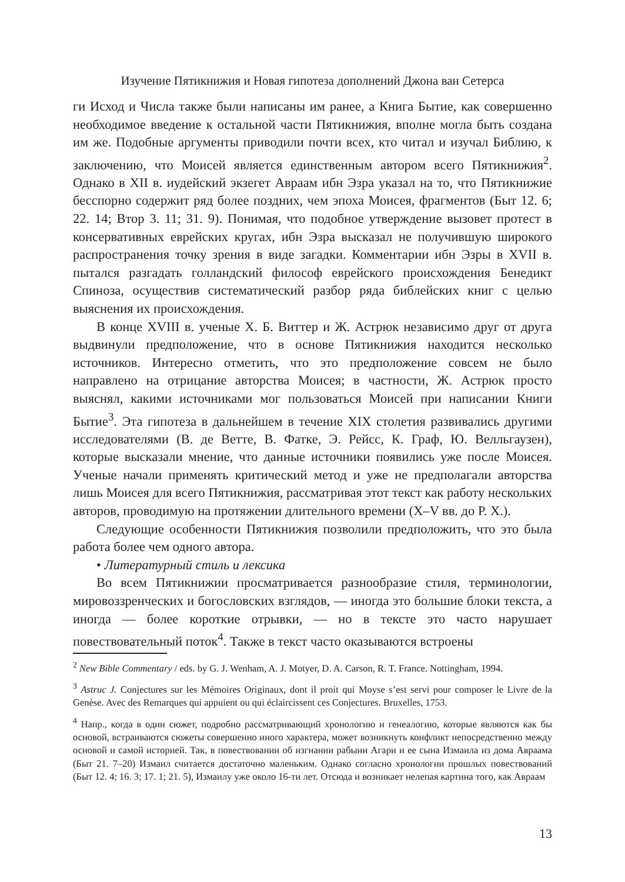Изучение Пятикнижия и Новая гипотеза дополнений Джона ван Сетерса
ги Исход и Числа также были написаны им ранее, а Книга Бытие, как совершенно необходимое введение к остальной части Пятикнижия, вполне могла быть создана им же. Подобные аргументы приводили почти всех, кто читал и изучал Библию, к заключению, что Моисей является единственным автором всего Пятикнижия<sup>2</sup>. Однако в XII в. иудейский экзегет Авраам ибн Эзра указал на то, что Пятикнижие бесспорно содержит ряд более поздних, чем эпоха Моисея, фрагментов (Быт 12. 6; 22. 14; Втор 3. 11; 31. 9). Понимая, что подобное утверждение вызовет протест в консервативных еврейских кругах, ибн Эзра высказал не получившую широкого распространения точку зрения в виде загадки. Комментарии ибн Эзры в XVII в. пытался разгадать голландский философ еврейского происхождения Бенедикт Спиноза, осуществив систематический разбор ряда библейских книг с целью выяснения их происхождения.
В конце XVIII в. ученые Х. Б. Виттер и Ж. Астрюк независимо друг от друга выдвинули предположение, что в основе Пятикнижия находится несколько источников. Интересно отметить, что это предположение совсем не было направлено на отрицание авторства Моисея; в частности, Ж. Астрюк просто выяснял, какими источниками мог пользоваться Моисей при написании Книги Бытие<sup>3</sup>. Эта гипотеза в дальнейшем в течение XIX столетия развивались другими исследователями (В. де Ветте, В. Фатке, Э. Рейсс, К. Граф, Ю. Велльгаузен), которые высказали мнение, что данные источники появились уже после Моисея. Ученые начали применять критический метод и уже не предполагали авторства лишь Моисея для всего Пятикнижия, рассматривая этот текст как работу нескольких авторов, проводимую на протяжении длительного времени (X–V вв. до Р. Х.).
Следующие особенности Пятикнижия позволили предположить, что это была работа более чем одного автора.
• Литературный стиль и лексика
Во всем Пятикнижии просматривается разнообразие стиля, терминологии, мировоззренческих и богословских взглядов, — иногда это большие блоки текста, а иногда — более короткие отрывки, — но в тексте это часто нарушает повествовательный поток<sup>4</sup>. Также в текст часто оказываются встроены
<sup>2</sup> New Bible Commentary / eds. by G. J. Wenham, A. J. Motyer, D. A. Carson, R. T. France. Nottingham, 1994.
<sup>3</sup> Astruc J. Conjectures sur les Mémoires Originaux, dont il proit qui Moyse s’est servi pour composer le Livre de la Genèse. Avec des Remarques qui appuient ou qui éclaircissent ces Conjectures. Bruxelles, 1753.
<sup>4</sup> Напр., когда в один сюжет, подробно рассматривающий хронологию и генеалогию, которые являются как бы основой, встраиваются сюжеты совершенно иного характера, может возникнуть конфликт непосредственно между основой и самой историей. Так, в повествовании об изгнании рабыни Агари и ее сына Измаила из дома Авраама (Быт 21. 7–20) Измаил считается достаточно маленьким. Однако согласно хронологии прошлых повествований (Быт 12. 4; 16. 3; 17. 1; 21. 5), Измаилу уже около 16-ти лет. Отсюда и возникает нелепая картина того, как Авраам
13